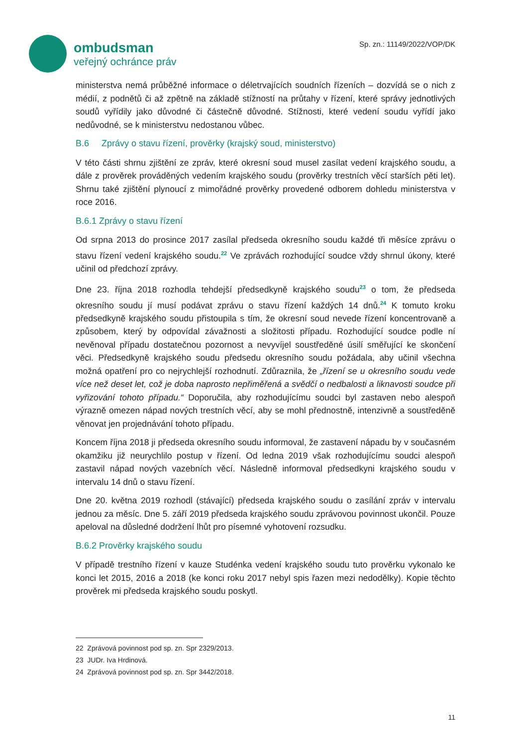ombudsman
veřejný ochránce práv
Sp. zn.: 11149/2022/VOP/DK
ministerstva nemá průběžné informace o déletrvajících soudních řízeních – dozvídá se o nich z médií, z podnětů či až zpětně na základě stížností na průtahy v řízení, které správy jednotlivých soudů vyřídily jako důvodné či částečně důvodné. Stížnosti, které vedení soudu vyřídí jako nedůvodné, se k ministerstvu nedostanou vůbec.
B.6 Zprávy o stavu řízení, prověrky (krajský soud, ministerstvo)
V této části shrnu zjištění ze zpráv, které okresní soud musel zasílat vedení krajského soudu, a dále z prověrek prováděných vedením krajského soudu (prověrky trestních věcí starších pěti let). Shrnu také zjištění plynoucí z mimořádné prověrky provedené odborem dohledu ministerstva v roce 2016.
B.6.1 Zprávy o stavu řízení
Od srpna 2013 do prosince 2017 zasílal předseda okresního soudu každé tři měsíce zprávu o stavu řízení vedení krajského soudu.<sup>22</sup> Ve zprávách rozhodující soudce vždy shrnul úkony, které učinil od předchozí zprávy.
Dne 23. října 2018 rozhodla tehdejší předsedkyně krajského soudu<sup>23</sup> o tom, že předseda okresního soudu jí musí podávat zprávu o stavu řízení každých 14 dnů.<sup>24</sup> K tomuto kroku předsedkyně krajského soudu přistoupila s tím, že okresní soud nevede řízení koncentrovaně a způsobem, který by odpovídal závažnosti a složitosti případu. Rozhodující soudce podle ní nevěnoval případu dostatečnou pozornost a nevyvíjel soustředěné úsilí směřující ke skončení věci. Předsedkyně krajského soudu předsedu okresního soudu požádala, aby učinil všechna možná opatření pro co nejrychlejší rozhodnutí. Zdůraznila, že „řízení se u okresního soudu vede více než deset let, což je doba naprosto nepřiměřená a svědčí o nedbalosti a liknavosti soudce při vyřizování tohoto případu.“ Doporučila, aby rozhodujícímu soudci byl zastaven nebo alespoň výrazně omezen nápad nových trestních věcí, aby se mohl přednostně, intenzivně a soustředěně věnovat jen projednávání tohoto případu.
Koncem října 2018 ji předseda okresního soudu informoval, že zastavení nápadu by v současném okamžiku již neurychlilo postup v řízení. Od ledna 2019 však rozhodujícímu soudci alespoň zastavil nápad nových vazebních věcí. Následně informoval předsedkyni krajského soudu v intervalu 14 dnů o stavu řízení.
Dne 20. května 2019 rozhodl (stávající) předseda krajského soudu o zasílání zpráv v intervalu jednou za měsíc. Dne 5. září 2019 předseda krajského soudu zprávovou povinnost ukončil. Pouze apeloval na důsledné dodržení lhůt pro písemné vyhotovení rozsudku.
B.6.2 Prověrky krajského soudu
V případě trestního řízení v kauze Studénka vedení krajského soudu tuto prověrku vykonalo ke konci let 2015, 2016 a 2018 (ke konci roku 2017 nebyl spis řazen mezi nedodělky). Kopie těchto prověrek mi předseda krajského soudu poskytl.
22 Zprávová povinnost pod sp. zn. Spr 2329/2013.
23 JUDr. Iva Hrdinová.
24 Zprávová povinnost pod sp. zn. Spr 3442/2018.
11